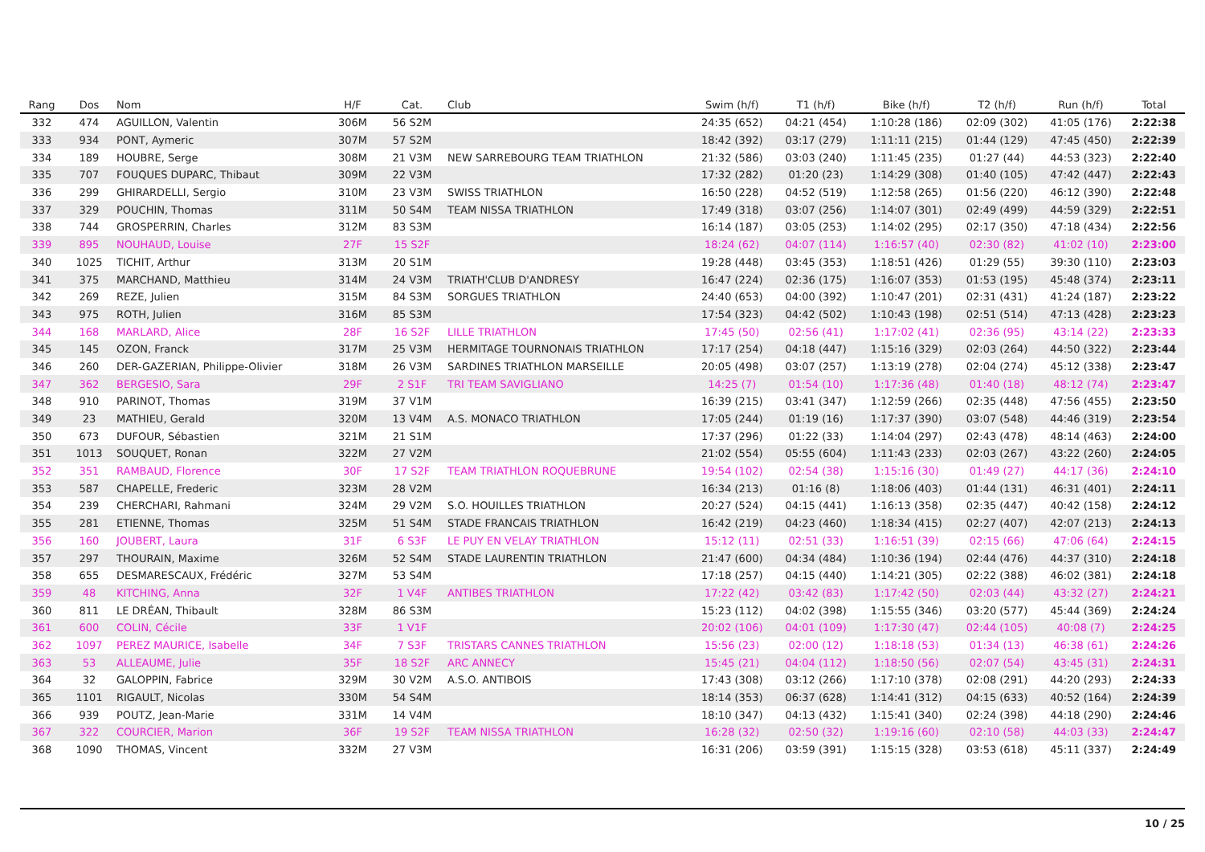| Rang | Dos | Nom | H/F | Cat. | Club | Swim (h/f) | T1 (h/f) | Bike (h/f) | T2 (h/f) | Run (h/f) | Total |
| --- | --- | --- | --- | --- | --- | --- | --- | --- | --- | --- | --- |
| 332 | 474 | AGUILLON, Valentin | 306M | 56 S2M | | 24:35 (652) | 04:21 (454) | 1:10:28 (186) | 02:09 (302) | 41:05 (176) | 2:22:38 |
| 333 | 934 | PONT, Aymeric | 307M | 57 S2M | | 18:42 (392) | 03:17 (279) | 1:11:11 (215) | 01:44 (129) | 47:45 (450) | 2:22:39 |
| 334 | 189 | HOUBRE, Serge | 308M | 21 V3M | NEW SARREBOURG TEAM TRIATHLON | 21:32 (586) | 03:03 (240) | 1:11:45 (235) | 01:27 (44) | 44:53 (323) | 2:22:40 |
| 335 | 707 | FOUQUES DUPARC, Thibaut | 309M | 22 V3M | | 17:32 (282) | 01:20 (23) | 1:14:29 (308) | 01:40 (105) | 47:42 (447) | 2:22:43 |
| 336 | 299 | GHIRARDELLI, Sergio | 310M | 23 V3M | SWISS TRIATHLON | 16:50 (228) | 04:52 (519) | 1:12:58 (265) | 01:56 (220) | 46:12 (390) | 2:22:48 |
| 337 | 329 | POUCHIN, Thomas | 311M | 50 S4M | TEAM NISSA TRIATHLON | 17:49 (318) | 03:07 (256) | 1:14:07 (301) | 02:49 (499) | 44:59 (329) | 2:22:51 |
| 338 | 744 | GROSPERRIN, Charles | 312M | 83 S3M | | 16:14 (187) | 03:05 (253) | 1:14:02 (295) | 02:17 (350) | 47:18 (434) | 2:22:56 |
| 339 | 895 | NOUHAUD, Louise | 27F | 15 S2F | | 18:24 (62) | 04:07 (114) | 1:16:57 (40) | 02:30 (82) | 41:02 (10) | 2:23:00 |
| 340 | 1025 | TICHIT, Arthur | 313M | 20 S1M | | 19:28 (448) | 03:45 (353) | 1:18:51 (426) | 01:29 (55) | 39:30 (110) | 2:23:03 |
| 341 | 375 | MARCHAND, Matthieu | 314M | 24 V3M | TRIATH'CLUB D'ANDRESY | 16:47 (224) | 02:36 (175) | 1:16:07 (353) | 01:53 (195) | 45:48 (374) | 2:23:11 |
| 342 | 269 | REZE, Julien | 315M | 84 S3M | SORGUES TRIATHLON | 24:40 (653) | 04:00 (392) | 1:10:47 (201) | 02:31 (431) | 41:24 (187) | 2:23:22 |
| 343 | 975 | ROTH, Julien | 316M | 85 S3M | | 17:54 (323) | 04:42 (502) | 1:10:43 (198) | 02:51 (514) | 47:13 (428) | 2:23:23 |
| 344 | 168 | MARLARD, Alice | 28F | 16 S2F | LILLE TRIATHLON | 17:45 (50) | 02:56 (41) | 1:17:02 (41) | 02:36 (95) | 43:14 (22) | 2:23:33 |
| 345 | 145 | OZON, Franck | 317M | 25 V3M | HERMITAGE TOURNONAIS TRIATHLON | 17:17 (254) | 04:18 (447) | 1:15:16 (329) | 02:03 (264) | 44:50 (322) | 2:23:44 |
| 346 | 260 | DER-GAZERIAN, Philippe-Olivier | 318M | 26 V3M | SARDINES TRIATHLON MARSEILLE | 20:05 (498) | 03:07 (257) | 1:13:19 (278) | 02:04 (274) | 45:12 (338) | 2:23:47 |
| 347 | 362 | BERGESIO, Sara | 29F | 2 S1F | TRI TEAM SAVIGLIANO | 14:25 (7) | 01:54 (10) | 1:17:36 (48) | 01:40 (18) | 48:12 (74) | 2:23:47 |
| 348 | 910 | PARINOT, Thomas | 319M | 37 V1M | | 16:39 (215) | 03:41 (347) | 1:12:59 (266) | 02:35 (448) | 47:56 (455) | 2:23:50 |
| 349 | 23 | MATHIEU, Gerald | 320M | 13 V4M | A.S. MONACO TRIATHLON | 17:05 (244) | 01:19 (16) | 1:17:37 (390) | 03:07 (548) | 44:46 (319) | 2:23:54 |
| 350 | 673 | DUFOUR, Sébastien | 321M | 21 S1M | | 17:37 (296) | 01:22 (33) | 1:14:04 (297) | 02:43 (478) | 48:14 (463) | 2:24:00 |
| 351 | 1013 | SOUQUET, Ronan | 322M | 27 V2M | | 21:02 (554) | 05:55 (604) | 1:11:43 (233) | 02:03 (267) | 43:22 (260) | 2:24:05 |
| 352 | 351 | RAMBAUD, Florence | 30F | 17 S2F | TEAM TRIATHLON ROQUEBRUNE | 19:54 (102) | 02:54 (38) | 1:15:16 (30) | 01:49 (27) | 44:17 (36) | 2:24:10 |
| 353 | 587 | CHAPELLE, Frederic | 323M | 28 V2M | | 16:34 (213) | 01:16 (8) | 1:18:06 (403) | 01:44 (131) | 46:31 (401) | 2:24:11 |
| 354 | 239 | CHERCHARI, Rahmani | 324M | 29 V2M | S.O. HOUILLES TRIATHLON | 20:27 (524) | 04:15 (441) | 1:16:13 (358) | 02:35 (447) | 40:42 (158) | 2:24:12 |
| 355 | 281 | ETIENNE, Thomas | 325M | 51 S4M | STADE FRANCAIS TRIATHLON | 16:42 (219) | 04:23 (460) | 1:18:34 (415) | 02:27 (407) | 42:07 (213) | 2:24:13 |
| 356 | 160 | JOUBERT, Laura | 31F | 6 S3F | LE PUY EN VELAY TRIATHLON | 15:12 (11) | 02:51 (33) | 1:16:51 (39) | 02:15 (66) | 47:06 (64) | 2:24:15 |
| 357 | 297 | THOURAIN, Maxime | 326M | 52 S4M | STADE LAURENTIN TRIATHLON | 21:47 (600) | 04:34 (484) | 1:10:36 (194) | 02:44 (476) | 44:37 (310) | 2:24:18 |
| 358 | 655 | DESMARESCAUX, Frédéric | 327M | 53 S4M | | 17:18 (257) | 04:15 (440) | 1:14:21 (305) | 02:22 (388) | 46:02 (381) | 2:24:18 |
| 359 | 48 | KITCHING, Anna | 32F | 1 V4F | ANTIBES TRIATHLON | 17:22 (42) | 03:42 (83) | 1:17:42 (50) | 02:03 (44) | 43:32 (27) | 2:24:21 |
| 360 | 811 | LE DRÉAN, Thibault | 328M | 86 S3M | | 15:23 (112) | 04:02 (398) | 1:15:55 (346) | 03:20 (577) | 45:44 (369) | 2:24:24 |
| 361 | 600 | COLIN, Cécile | 33F | 1 V1F | | 20:02 (106) | 04:01 (109) | 1:17:30 (47) | 02:44 (105) | 40:08 (7) | 2:24:25 |
| 362 | 1097 | PEREZ MAURICE, Isabelle | 34F | 7 S3F | TRISTARS CANNES TRIATHLON | 15:56 (23) | 02:00 (12) | 1:18:18 (53) | 01:34 (13) | 46:38 (61) | 2:24:26 |
| 363 | 53 | ALLEAUME, Julie | 35F | 18 S2F | ARC ANNECY | 15:45 (21) | 04:04 (112) | 1:18:50 (56) | 02:07 (54) | 43:45 (31) | 2:24:31 |
| 364 | 32 | GALOPPIN, Fabrice | 329M | 30 V2M | A.S.O. ANTIBOIS | 17:43 (308) | 03:12 (266) | 1:17:10 (378) | 02:08 (291) | 44:20 (293) | 2:24:33 |
| 365 | 1101 | RIGAULT, Nicolas | 330M | 54 S4M | | 18:14 (353) | 06:37 (628) | 1:14:41 (312) | 04:15 (633) | 40:52 (164) | 2:24:39 |
| 366 | 939 | POUTZ, Jean-Marie | 331M | 14 V4M | | 18:10 (347) | 04:13 (432) | 1:15:41 (340) | 02:24 (398) | 44:18 (290) | 2:24:46 |
| 367 | 322 | COURCIER, Marion | 36F | 19 S2F | TEAM NISSA TRIATHLON | 16:28 (32) | 02:50 (32) | 1:19:16 (60) | 02:10 (58) | 44:03 (33) | 2:24:47 |
| 368 | 1090 | THOMAS, Vincent | 332M | 27 V3M | | 16:31 (206) | 03:59 (391) | 1:15:15 (328) | 03:53 (618) | 45:11 (337) | 2:24:49 |
10 / 25